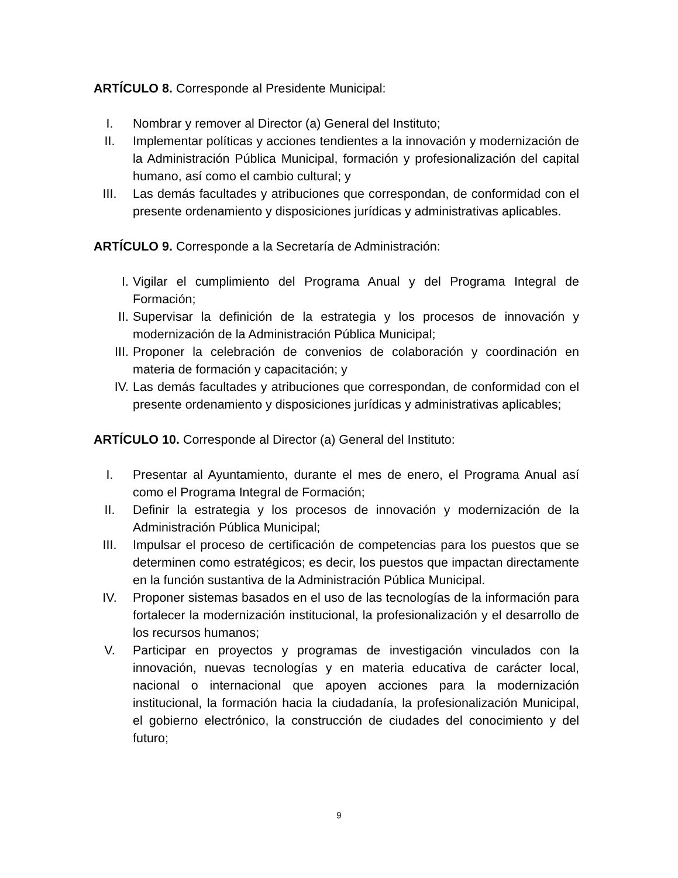ARTÍCULO 8. Corresponde al Presidente Municipal:
I. Nombrar y remover al Director (a) General del Instituto;
II. Implementar políticas y acciones tendientes a la innovación y modernización de la Administración Pública Municipal, formación y profesionalización del capital humano, así como el cambio cultural; y
III. Las demás facultades y atribuciones que correspondan, de conformidad con el presente ordenamiento y disposiciones jurídicas y administrativas aplicables.
ARTÍCULO 9. Corresponde a la Secretaría de Administración:
I. Vigilar el cumplimiento del Programa Anual y del Programa Integral de Formación;
II. Supervisar la definición de la estrategia y los procesos de innovación y modernización de la Administración Pública Municipal;
III. Proponer la celebración de convenios de colaboración y coordinación en materia de formación y capacitación; y
IV. Las demás facultades y atribuciones que correspondan, de conformidad con el presente ordenamiento y disposiciones jurídicas y administrativas aplicables;
ARTÍCULO 10. Corresponde al Director (a) General del Instituto:
I. Presentar al Ayuntamiento, durante el mes de enero, el Programa Anual así como el Programa Integral de Formación;
II. Definir la estrategia y los procesos de innovación y modernización de la Administración Pública Municipal;
III. Impulsar el proceso de certificación de competencias para los puestos que se determinen como estratégicos; es decir, los puestos que impactan directamente en la función sustantiva de la Administración Pública Municipal.
IV. Proponer sistemas basados en el uso de las tecnologías de la información para fortalecer la modernización institucional, la profesionalización y el desarrollo de los recursos humanos;
V. Participar en proyectos y programas de investigación vinculados con la innovación, nuevas tecnologías y en materia educativa de carácter local, nacional o internacional que apoyen acciones para la modernización institucional, la formación hacia la ciudadanía, la profesionalización Municipal, el gobierno electrónico, la construcción de ciudades del conocimiento y del futuro;
9